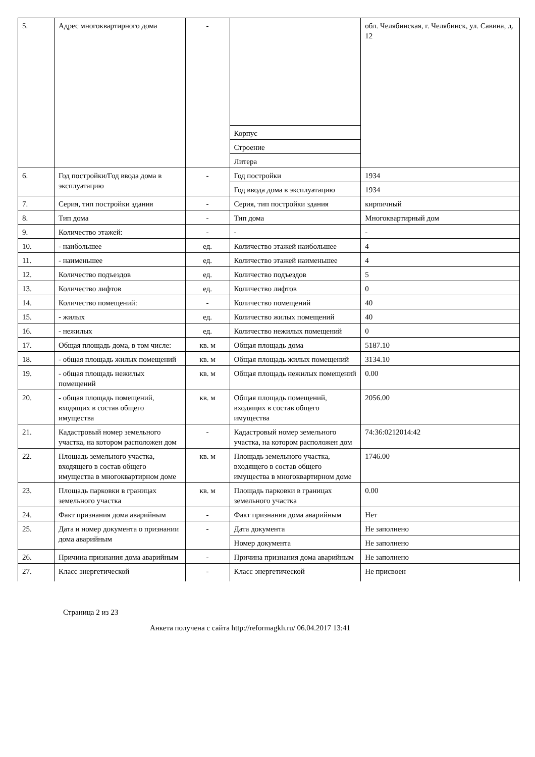| 5. | Адрес многоквартирного дома | - | | обл. Челябинская, г. Челябинск, ул. Савина, д. 12 |
| | | | Корпус | |
| | | | Строение | |
| | | | Литера | |
| 6. | Год постройки/Год ввода дома в эксплуатацию | - | Год постройки | 1934 |
| | | | Год ввода дома в эксплуатацию | 1934 |
| 7. | Серия, тип постройки здания | - | Серия, тип постройки здания | кирпичный |
| 8. | Тип дома | - | Тип дома | Многоквартирный дом |
| 9. | Количество этажей: | - | - | - |
| 10. | - наибольшее | ед. | Количество этажей наибольшее | 4 |
| 11. | - наименьшее | ед. | Количество этажей наименьшее | 4 |
| 12. | Количество подъездов | ед. | Количество подъездов | 5 |
| 13. | Количество лифтов | ед. | Количество лифтов | 0 |
| 14. | Количество помещений: | - | Количество помещений | 40 |
| 15. | - жилых | ед. | Количество жилых помещений | 40 |
| 16. | - нежилых | ед. | Количество нежилых помещений | 0 |
| 17. | Общая площадь дома, в том числе: | кв. м | Общая площадь дома | 5187.10 |
| 18. | - общая площадь жилых помещений | кв. м | Общая площадь жилых помещений | 3134.10 |
| 19. | - общая площадь нежилых помещений | кв. м | Общая площадь нежилых помещений | 0.00 |
| 20. | - общая площадь помещений, входящих в состав общего имущества | кв. м | Общая площадь помещений, входящих в состав общего имущества | 2056.00 |
| 21. | Кадастровый номер земельного участка, на котором расположен дом | - | Кадастровый номер земельного участка, на котором расположен дом | 74:36:0212014:42 |
| 22. | Площадь земельного участка, входящего в состав общего имущества в многоквартирном доме | кв. м | Площадь земельного участка, входящего в состав общего имущества в многоквартирном доме | 1746.00 |
| 23. | Площадь парковки в границах земельного участка | кв. м | Площадь парковки в границах земельного участка | 0.00 |
| 24. | Факт признания дома аварийным | - | Факт признания дома аварийным | Нет |
| 25. | Дата и номер документа о признании дома аварийным | - | Дата документа | Не заполнено |
| | | | Номер документа | Не заполнено |
| 26. | Причина признания дома аварийным | - | Причина признания дома аварийным | Не заполнено |
| 27. | Класс энергетической | - | Класс энергетической | Не присвоен |
Страница 2 из 23
Анкета получена с сайта http://reformagkh.ru/ 06.04.2017 13:41